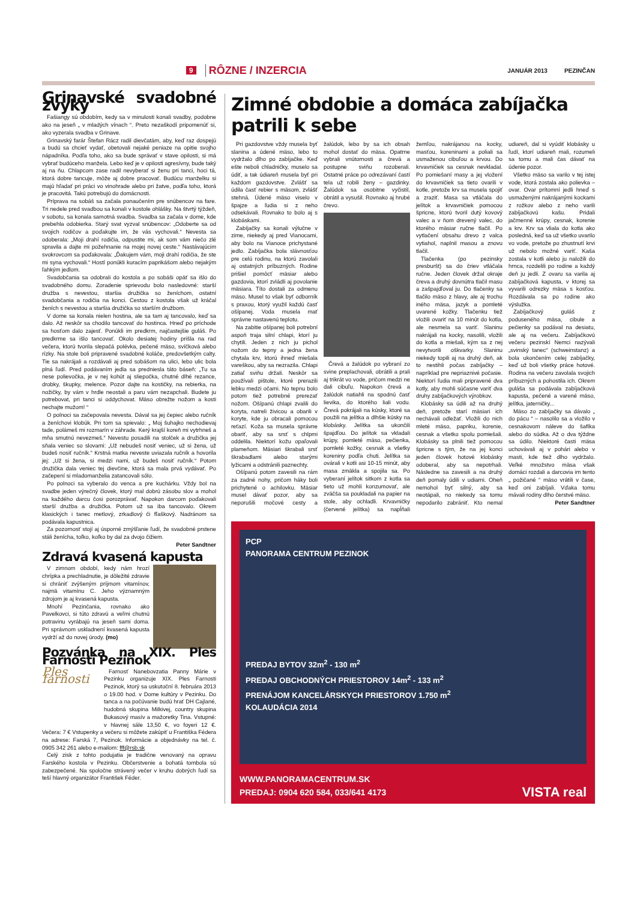9 RÔZNE / INZERCIA JANUÁR 2013 PEZINČAN
Grinavské svadobné zvyky
Fašiangy sú obdobím, kedy sa v minulosti konali svadby, podobne ako na jeseň „ v mladých vínach “. Preto nezaškodí pripomenúť si, ako vyzerala svadba v Grinave.
Grinavský farár Štefan Rácz radil dievčatám, aby, keď raz dospejú a budú sa chcieť vydať, obetovali nejaké peniaze na opitie svojho nápadníka. Podľa toho, ako sa bude správať v stave opilosti, si má vybrať budúceho manžela. Lebo keď je v opilosti agresívny, bude taký aj na ňu. Chlapcom zase radil nevyberať si ženu pri tanci, hoci tá, ktorá dobre tancuje, môže aj dobre pracovať. Budúcu manželku si majú hľadať pri práci vo vinohrade alebo pri žatve, podľa toho, ktorá je pracovitá. Takú potrebujú do domácnosti.
Príprava na sobáš sa začala ponaučením pre snúbencov na fare. Tri nedele pred svadbou sa konali v kostole ohlášky. Na štvrtý týždeň, v sobotu, sa konala samotná svadba. Svadba sa začala v dome, kde prebehla odobierka. Starý svat vyzval snúbencov: „Odoberte sa od svojich rodičov a poďakujte im, že vás vychovali.“ Nevesta sa odoberala: „Moji drahí rodičia, odpustite mi, ak som vám niečo zlé spravila a dajte mi požehnanie na mojej novej ceste.“ Nastávajúcim svokrovcom sa poďakovala: „Ďakujem vám, moji drahí rodičia, že ste mi syna vychovali.“ Hostí ponúkli kuracím paprikášom alebo nejakým ľahkým jedlom.
Svadobčania sa odobrali do kostola a po sobáši opäť sa išlo do svadobného domu. Zoradenie sprievodu bolo nasledovné: starší družba s nevestou, staršia družička so ženíchom, ostatní svadobčania a rodičia na konci. Cestou z kostola však už kráčal ženích s nevestou a staršia družička so starším družbom.
V dome sa konala nielen hostina, ale sa tam aj tancovalo, keď sa dalo. Až neskôr sa chodilo tancovať do hostinca. Hneď po príchode sa hosťom dalo zajesť. Ponúkli im predkrm, najčastejšie guláš. Po predkrme sa išlo tancovať. Okolo desiatej hodiny prišla na rad večera, ktorú tvorila slepačá polévka, pečené mäso, svíčková alebo rízky. Na stole boli pripravené svadobné koláče, predovšetkým calty. Tie sa nakrájali a rozdávali aj pred sobášom na ulici, lebo ulic bola plná ľudí. Pred podávaním jedla sa predniesla táto báseň: „Tu sa nese polievočka, je v nej kohút aj sliepočka, chutné dlhé rezance, drobky, škupky, melence. Pozor dajte na kostičky, na rebierka, na nožičky, by vám v hrdle neostali a paru vám nezapchali. Budete ju potrebovat, pri tanci si oddychovat. Mäso obrežte nožom a kosti nechajte mužom! “
O polnoci sa začepovala nevesta. Dával sa jej čepiec alebo ručník a ženíchovi klobúk. Pri tom sa spievalo: „ Moj šuhajko nechodievaj tade, polámeš mi rozmarín v záhrade. Kerý krajší koreň mi vytrhneš a mňa smutnú nevezmeš.“ Nevestu posadili na stolček a družička jej sňala veniec so slovami: „Už nebudeš nosiť veniec, už si žena, už budeš nosiť ručník.“ Krstná matka neveste uviazala ručník a hovorila jej: „Už si žena, si medzi nami, už budeš nosiť ručník.“ Potom družička dala veniec tej dievčine, ktorá sa mala prvá vydávať. Po začepení si mladomanželia zatancovali sólo.
Po polnoci sa vyberalo do venca a pre kuchárku. Vždy bol na svadbe jeden výrečný človek, ktorý mal dobrú zásobu slov a mohol na každého darcu čosi porozprávať. Napokon darcom poďakovali starší družba a družička. Potom už sa iba tancovalo. Okrem klasických i tanec metlový, zrkadlový či fľaškový. Nadránom sa podávala kapustnica.
Za pozornosť stojí aj úsporné zmýšľanie ľudí, že svadobné prstene stáli ženícha, toľko, koľko by dal za dvojo čižiem.
Peter Sandtner
Zdravá kvasená kapusta
V zimnom období, kedy nám hrozí chrípka a prechladnutie, je dôležité zdravie si chrániť zvýšeným príjmom vitamínov, najmä vitamínu C. Jeho významným zdrojom je aj kvasená kapusta.
Mnohí Pezinčania, rovnako ako Pavelkovci, si túto zdravú a veľmi chutnú potravinu vyrábajú na jeseň sami doma. Pri správnom uskladnení kvasená kapusta vydrží až do novej úrody. (mo)
Pozvánka na XIX. Ples Farnosti Pezinok
Ples farnosti
Farnosť Nanebovzatia Panny Márie v Pezinku organizuje XIX. Ples Farnosti Pezinok, ktorý sa uskutoční 8. februára 2013 o 19.00 hod. v Dome kultúry v Pezinku. Do tanca a na počúvanie budú hrať DH Cajlané, hudobná skupina Milkivej, country skupina Bukasový masív a mažoretky Tina. Vstupné: v hlavnej sále 13,50 €, vo foyeri 12 €. Večera: 7 € Vstupenky a večeru si môžete zakúpiť u Františka Fédera na adrese: Farská 7, Pezinok. Informácie a objednávky na tel. č. 0905 342 261 alebo e-mailom: fff@rsb.sk
Celý zisk z tohto podujatia je tradične venovaný na opravu Farského kostola v Pezinku. Občerstvenie a bohatá tombola sú zabezpečené. Na spoločne strávený večer v kruhu dobrých ľudí sa teší hlavný organizátor František Féder.
Zimné obdobie a domáca zabíjačka patrili k sebe
Pri gazdovstve vždy musela byť slanina a údené mäso, lebo to vydržalo dlho po zabíjačke. Keď ešte neboli chladničky, muselo sa údiť, a tak údiareň musela byť pri každom gazdovstve. Zvlášť sa údila časť rebier s mäsom, zvlášť stehná. Údené mäso viselo v špajze a ľudia si z neho odsekávali. Rovnako to bolo aj s klobáskami.
Zabíjačky sa konali výlučne v zime, niekedy aj pred Vianocami, aby bolo na Vianoce prichystané jedlo. Zabíjačka bola slávnosťou pre celú rodinu, na ktorú zavolali aj ostatných príbuzných. Rodine prišiel pomôcť mäsiar alebo gazdovia, ktorí zvládli aj povolanie mäsiara. Títo dostali za odmenu mäso. Musel to však byť odborník s praxou, ktorý využil každú časť ošípanej. Voda musela mať správne nastavenú teplotu.
Na zabitie ošípanej boli potrební aspoň traja silní chlapi, ktorí ju chytili. Jeden z nich ju pichol nožom do tepny a jedna žena chytala krv, ktorú ihneď miešala vareškou, aby sa nezrazila. Chlapi zatiaľ sviňu držali. Neskôr sa používali pištole, ktoré prerazili lebku medzi očami. No tepnu bolo potom tiež potrebné prerezať nožom. Ošípanú chlapi zvalili do koryta, natreli živicou a obarili v koryte, kde ju obracali pomocou reťazí. Koža sa musela správne obariť, aby sa srsť s chlpmi oddelila. Niektorí kožu opaľovali plameňom. Mäsiari škrabali srsť škrabadlami alebo starými lyžicami a odstránili paznechty.
Ošípanú potom zavesili na rám za zadné nohy, pričom háky boli prichytené o achilovku. Mäsiar musel dávať pozor, aby sa neporušili močové cesty a žalúdok, lebo by sa ich obsah mohol dostať do mäsa. Opatrne vybrali vnútornosti a črevá a postupne sviňu rozoberali. Ostatné práce po odrezávaní častí tela už robili ženy – gazdinky. Žalúdok sa osobitne vyčistil, obrátil a vysušil. Rovnako aj hrubé črevo.
Črevá a žalúdok po vybraní zo svine preplachovali, obrátili a prali aj trikrát vo vode, pričom medzi ne dali cibuľu. Napokon črevá a žalúdok natiahli na spodnú časť lievika, do ktorého liali vodu. Črevá pokrájali na kúsky, ktoré sa použili na jelítka a dlhšie kúsky na klobásky. Jelítka sa ukončili špajdľou. Do jelítok sa vkladali krúpy, pomleté mäso, pečienka, pomleté kožky, cesnak a všetky koreniny podľa chuti. Jelítka sa ovárali v kotli asi 10-15 minút, aby masa zmäkla a spojila sa. Po vyberaní jelítok sitkom z kotla sa tieto už mohli konzumovať, ale zväčša sa poukladali na papier na stole, aby ochladli. Krvavničky (červené jelítka) sa napĺňali žemľou, nakrájanou na kocky, masťou, koreninami a poliali sa usmaženou cibuľou a krvou. Do krvavničiek sa cesnak nevkladal. Po pomiešaní masy a jej vložení do krvavničiek sa tieto ovarili v kotle, pretože krv sa musela spojiť a zraziť. Masa sa vtláčala do jelítok a krvavničiek pomocou špricne, ktorú tvoril dutý kovový valec a v ňom drevený valec, do ktorého mäsiar ručne tlačil. Po vytlačení obsahu drevo z valca vytiahol, naplnil masou a znovu tlačil.
Tlačenka (po pezinsky presburšt) sa do čriev vtláčala ručne. Jeden človek držal okraje čreva a druhý dovnútra tlačil masu a zašpajdľoval ju. Do tlačenky sa tlačilo mäso z hlavy, ale aj trochu iného mäsa, jazyk a pomleté uvarené kožky. Tlačenku tiež vložili ovariť na 10 minút do kotla, ale nesmela sa variť. Slaninu nakrájali na kocky, nasolili, vložili do kotla a miešali, kým sa z nej nevytvorili oškvarky. Slaninu niekedy topili aj na druhý deň, ak to nestihli počas zabíjačky – napríklad pre nepriaznivé počasie. Niektorí ľudia mali pripravené dva kotly, aby mohli súčasne variť dva druhy zabíjačkových výrobkov.
Klobásky sa údili až na druhý deň, pretože starí mäsiari ich nechávali odležať. Vložili do nich mleté mäso, papriku, korenie, cesnak a všetko spolu pomiešali. Klobásky sa plnili tiež pomocou špricne s tým, že na jej konci jeden človek hotové klobásky odoberal, aby sa nepotrhali. Následne sa zavesili a na druhý deň pomaly údili v udiarni. Oheň nemohol byť silný, aby sa neotápali, no niekedy sa tomu nepodarilo zabrániť. Kto nemal udiareň, dal si vyúdiť klobásky u ľudí, ktorí udiareň mali, rozumeli sa tomu a mali čas dávať na údenie pozor.
Všetko mäso sa varilo v tej istej vode, ktorá zostala ako polievka – ovar. Ovar prítomní jedli hneď s usmaženými nakrájanými kockami z rožkov alebo z neho varili zabíjačkovú kašu. Pridali jačmenné krúpy, cesnak, korenie a krv. Krv sa vliala do kotla ako posledná, keď sa už všetko uvarilo vo vode, pretože po zhustnutí krvi už nebolo možné variť. Kaša zostala v kotli alebo ju naložili do hrnca, rozdelili po rodine a každý deň ju jedli. Z ovaru sa varila aj zabíjačková kapusta, v ktorej sa vyvarili odrezky mäsa s kosťou. Rozdávala sa po rodine ako výslužka.
Zabíjačkový guláš z poduseného mäsa, cibule a pečienky sa podával na desiatu, ale aj na večeru. Zabíjačkovú večeru pezinskí Nemci nazývali „svinský tanec“ (schweinstanz) a bola ukončením celej zabíjačky, keď už boli všetky práce hotové. Rodina na večeru zavolala svojich príbuzných a pohostila ich. Okrem guláša sa podávala zabíjačková kapusta, pečené a varené mäso, jelítka, jaterničky...
Mäso zo zabíjačky sa dávalo „ do pácu “ – nasolilo sa a vložilo v cesnakovom náleve do šafíka alebo do súdka. Až o dva týždne sa údilo. Niektoré časti mäsa uchovávali aj v pohári alebo v masti, kde tiež dlho vydržalo. Veľké množstvo mäsa však domáci rozdali a darcovia im tento „ požičané “ mäso vrátili v čase, keď oni zabíjali. Vďaka tomu mávali rodiny dlho čerstvé mäso.
Peter Sandtner
PCP
PANORAMA CENTRUM PEZINOK
PREDAJ BYTOV 32m<sup>2</sup> - 130 m<sup>2</sup>
PREDAJ OBCHODNÝCH PRIESTOROV 14m<sup>2</sup> - 133 m<sup>2</sup>
PRENÁJOM KANCELÁRSKYCH PRIESTOROV 1.750 m<sup>2</sup>
KOLAUDÁCIA 2014
WWW.PANORAMACENTRUM.SK
PREDAJ: 0904 620 584, 033/641 4173 VISTA real